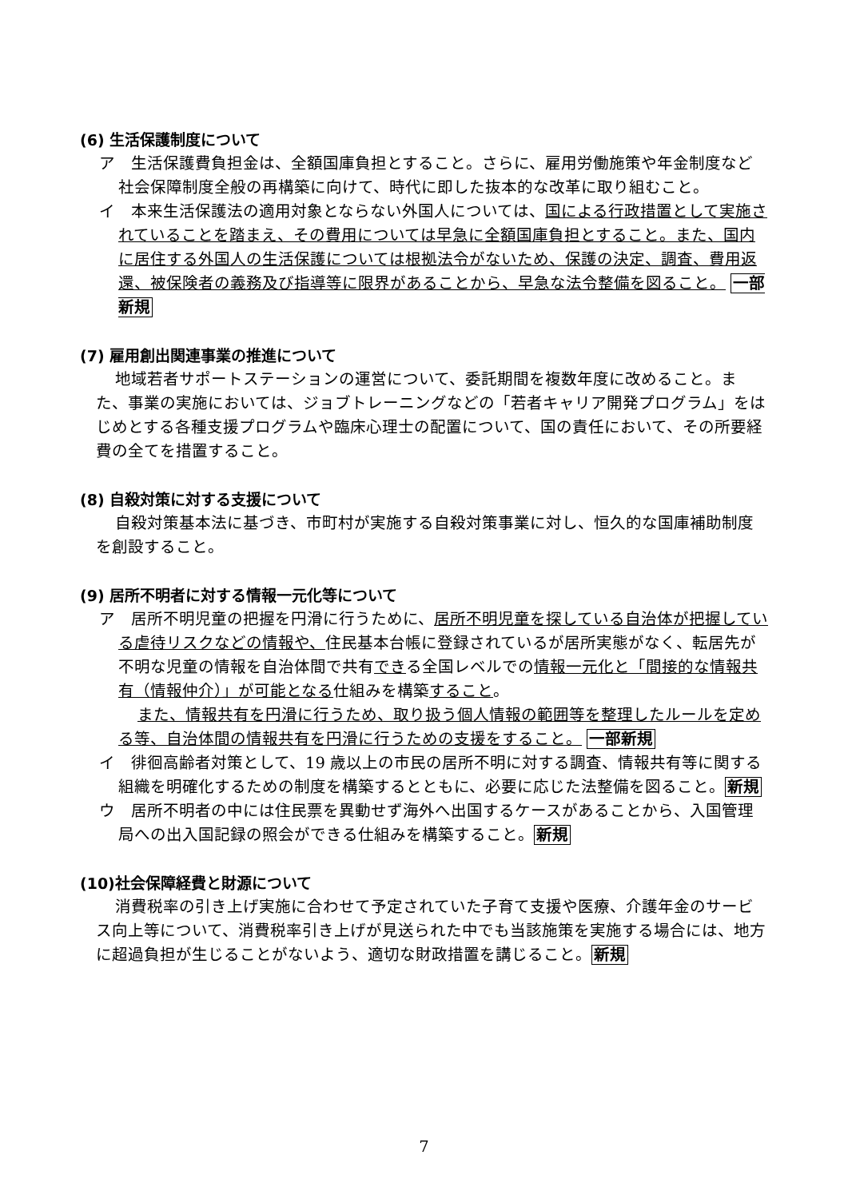(6) 生活保護制度について
ア　生活保護費負担金は、全額国庫負担とすること。さらに、雇用労働施策や年金制度など社会保障制度全般の再構築に向けて、時代に即した抜本的な改革に取り組むこと。
イ　本来生活保護法の適用対象とならない外国人については、国による行政措置として実施されていることを踏まえ、その費用については早急に全額国庫負担とすること。また、国内に居住する外国人の生活保護については根拠法令がないため、保護の決定、調査、費用返還、被保険者の義務及び指導等に限界があることから、早急な法令整備を図ること。 一部新規
(7) 雇用創出関連事業の推進について
地域若者サポートステーションの運営について、委託期間を複数年度に改めること。また、事業の実施においては、ジョブトレーニングなどの「若者キャリア開発プログラム」をはじめとする各種支援プログラムや臨床心理士の配置について、国の責任において、その所要経費の全てを措置すること。
(8) 自殺対策に対する支援について
自殺対策基本法に基づき、市町村が実施する自殺対策事業に対し、恒久的な国庫補助制度を創設すること。
(9) 居所不明者に対する情報一元化等について
ア　居所不明児童の把握を円滑に行うために、居所不明児童を探している自治体が把握している虐待リスクなどの情報や、住民基本台帳に登録されているが居所実態がなく、転居先が不明な児童の情報を自治体間で共有できる全国レベルでの情報一元化と「間接的な情報共有（情報仲介）」が可能となる仕組みを構築すること。
また、情報共有を円滑に行うため、取り扱う個人情報の範囲等を整理したルールを定める等、自治体間の情報共有を円滑に行うための支援をすること。 一部新規
イ　徘徊高齢者対策として、19 歳以上の市民の居所不明に対する調査、情報共有等に関する組織を明確化するための制度を構築するとともに、必要に応じた法整備を図ること。新規
ウ　居所不明者の中には住民票を異動せず海外へ出国するケースがあることから、入国管理局への出入国記録の照会ができる仕組みを構築すること。新規
(10)社会保障経費と財源について
消費税率の引き上げ実施に合わせて予定されていた子育て支援や医療、介護年金のサービス向上等について、消費税率引き上げが見送られた中でも当該施策を実施する場合には、地方に超過負担が生じることがないよう、適切な財政措置を講じること。新規
7